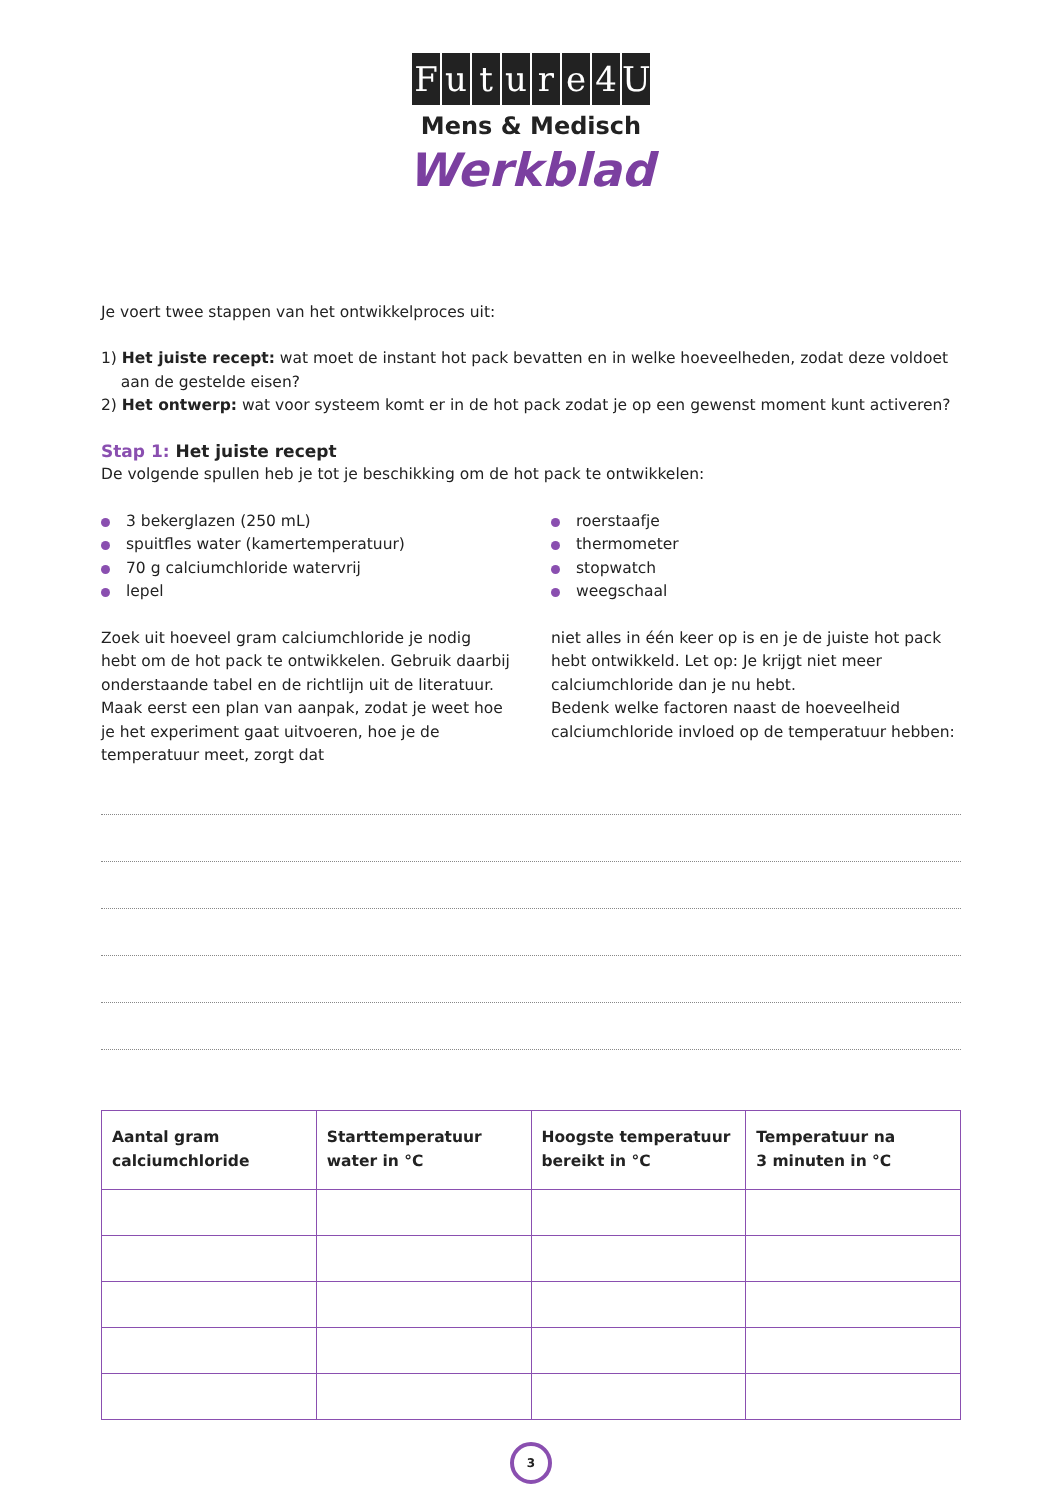Future 4 U
Mens & Medisch
Werkblad
Je voert twee stappen van het ontwikkelproces uit:
1) Het juiste recept: wat moet de instant hot pack bevatten en in welke hoeveelheden, zodat deze voldoet
aan de gestelde eisen?
2) Het ontwerp: wat voor systeem komt er in de hot pack zodat je op een gewenst moment kunt activeren?
Stap 1: Het juiste recept
De volgende spullen heb je tot je beschikking om de hot pack te ontwikkelen:
3 bekerglazen (250 mL)
spuitfles water (kamertemperatuur)
70 g calciumchloride watervrij
lepel
roerstaafje
thermometer
stopwatch
weegschaal
Zoek uit hoeveel gram calciumchloride je nodig hebt om de hot pack te ontwikkelen. Gebruik daarbij onderstaande tabel en de richtlijn uit de literatuur. Maak eerst een plan van aanpak, zodat je weet hoe je het experiment gaat uitvoeren, hoe je de temperatuur meet, zorgt dat
niet alles in één keer op is en je de juiste hot pack hebt ontwikkeld. Let op: Je krijgt niet meer calciumchloride dan je nu hebt.
Bedenk welke factoren naast de hoeveelheid calciumchloride invloed op de temperatuur hebben:
| Aantal gram calciumchloride | Starttemperatuur water in °C | Hoogste temperatuur bereikt in °C | Temperatuur na 3 minuten in °C |
| --- | --- | --- | --- |
3